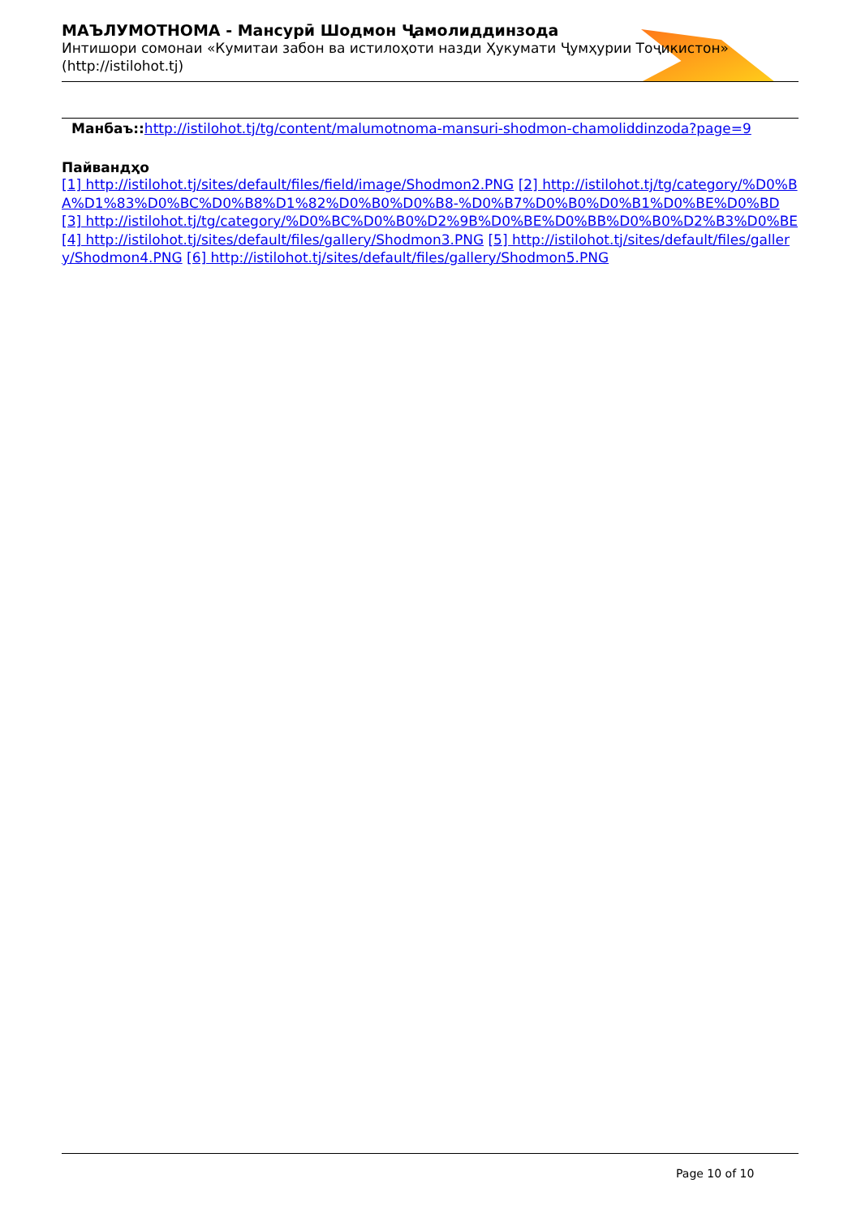МАЪЛУМОТНОМА - Мансурӣ Шодмон Ҷамолиддинзода
Интишори сомонаи «Кумитаи забон ва истилоҳоти назди Ҳукумати Ҷумҳурии Тоҷикистон» (http://istilohot.tj)
Манбаъ:: http://istilohot.tj/tg/content/malumotnoma-mansuri-shodmon-chamoliddinzoda?page=9
Пайвандҳо
[1] http://istilohot.tj/sites/default/files/field/image/Shodmon2.PNG [2] http://istilohot.tj/tg/category/%D0%BA%D1%83%D0%BC%D0%B8%D1%82%D0%B0%D0%B8-%D0%B7%D0%B0%D0%B1%D0%BE%D0%BD [3] http://istilohot.tj/tg/category/%D0%BC%D0%B0%D2%9B%D0%BE%D0%BB%D0%B0%D2%B3%D0%BE [4] http://istilohot.tj/sites/default/files/gallery/Shodmon3.PNG [5] http://istilohot.tj/sites/default/files/gallery/Shodmon4.PNG [6] http://istilohot.tj/sites/default/files/gallery/Shodmon5.PNG
Page 10 of 10